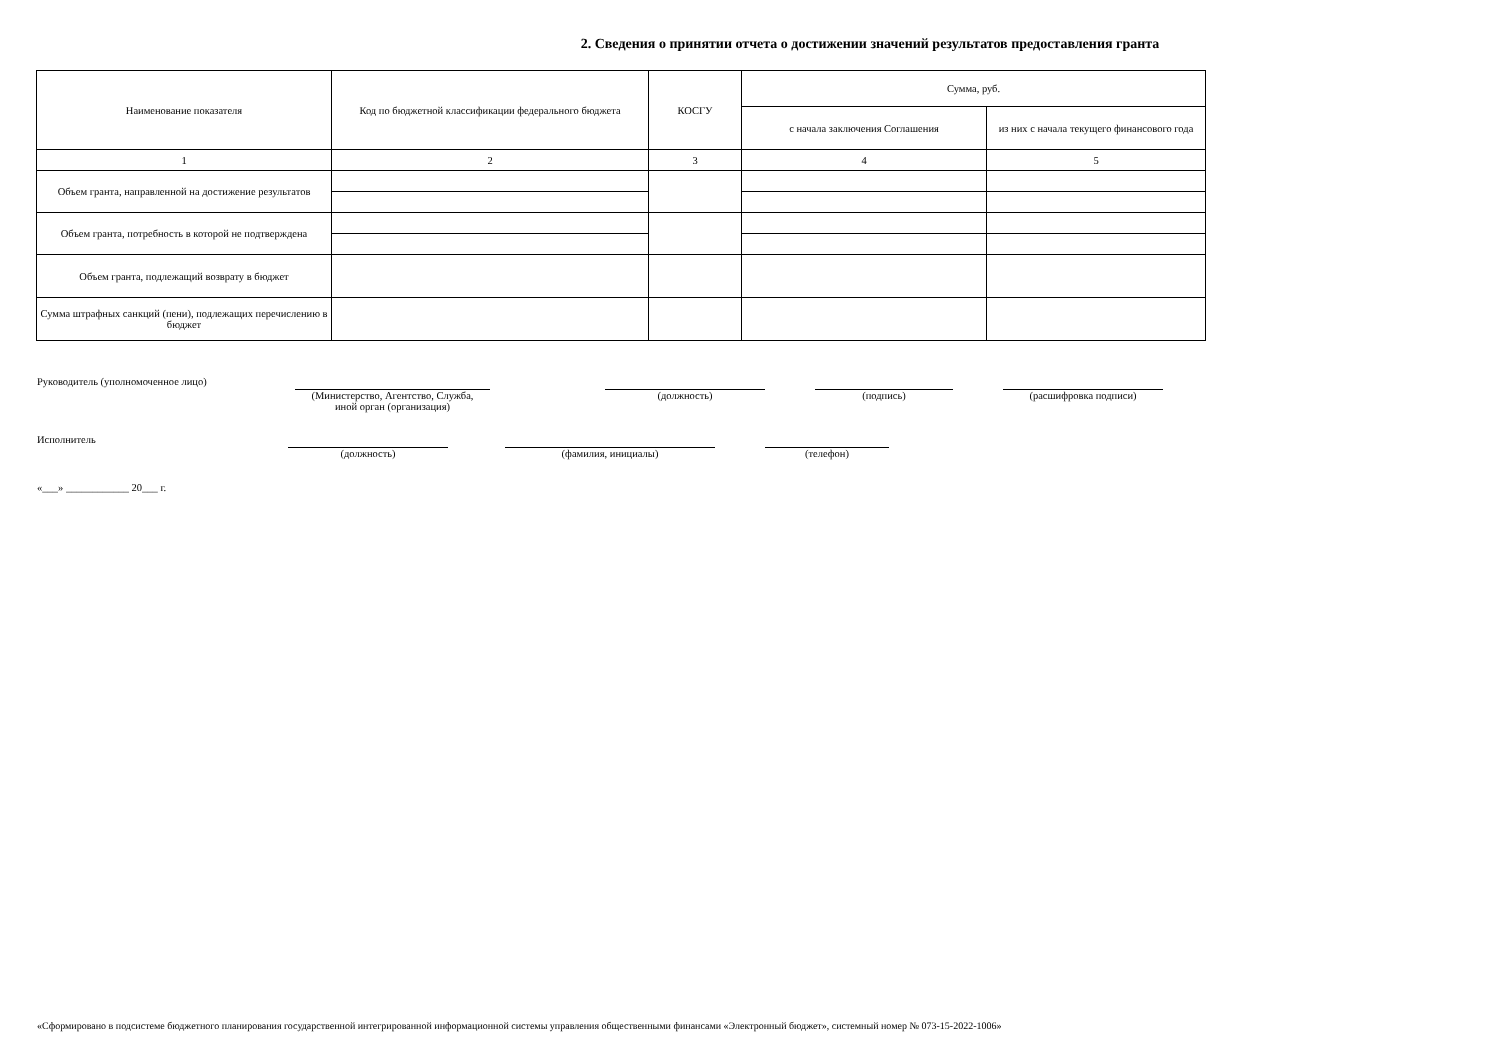2. Сведения о принятии отчета о достижении значений результатов предоставления гранта
| Наименование показателя | Код по бюджетной классификации федерального бюджета | КОСГУ | Сумма, руб. | |
| --- | --- | --- | --- | --- |
| | | | с начала заключения Соглашения | из них с начала текущего финансового года |
| 1 | 2 | 3 | 4 | 5 |
| Объем гранта, направленной на достижение результатов | | | | |
| Объем гранта, потребность в которой не подтверждена | | | | |
| Объем гранта, подлежащий возврату в бюджет | | | | |
| Сумма штрафных санкций (пени), подлежащих перечислению в бюджет | | | | |
Руководитель (уполномоченное лицо)
(Министерство, Агентство, Служба,
иной орган (организация)
(должность) (подпись) (расшифровка подписи)
Исполнитель
(должность) (фамилия, инициалы) (телефон)
«___» ____________ 20___ г.
«Сформировано в подсистеме бюджетного планирования государственной интегрированной информационной системы управления общественными финансами «Электронный бюджет», системный номер № 073-15-2022-1006»